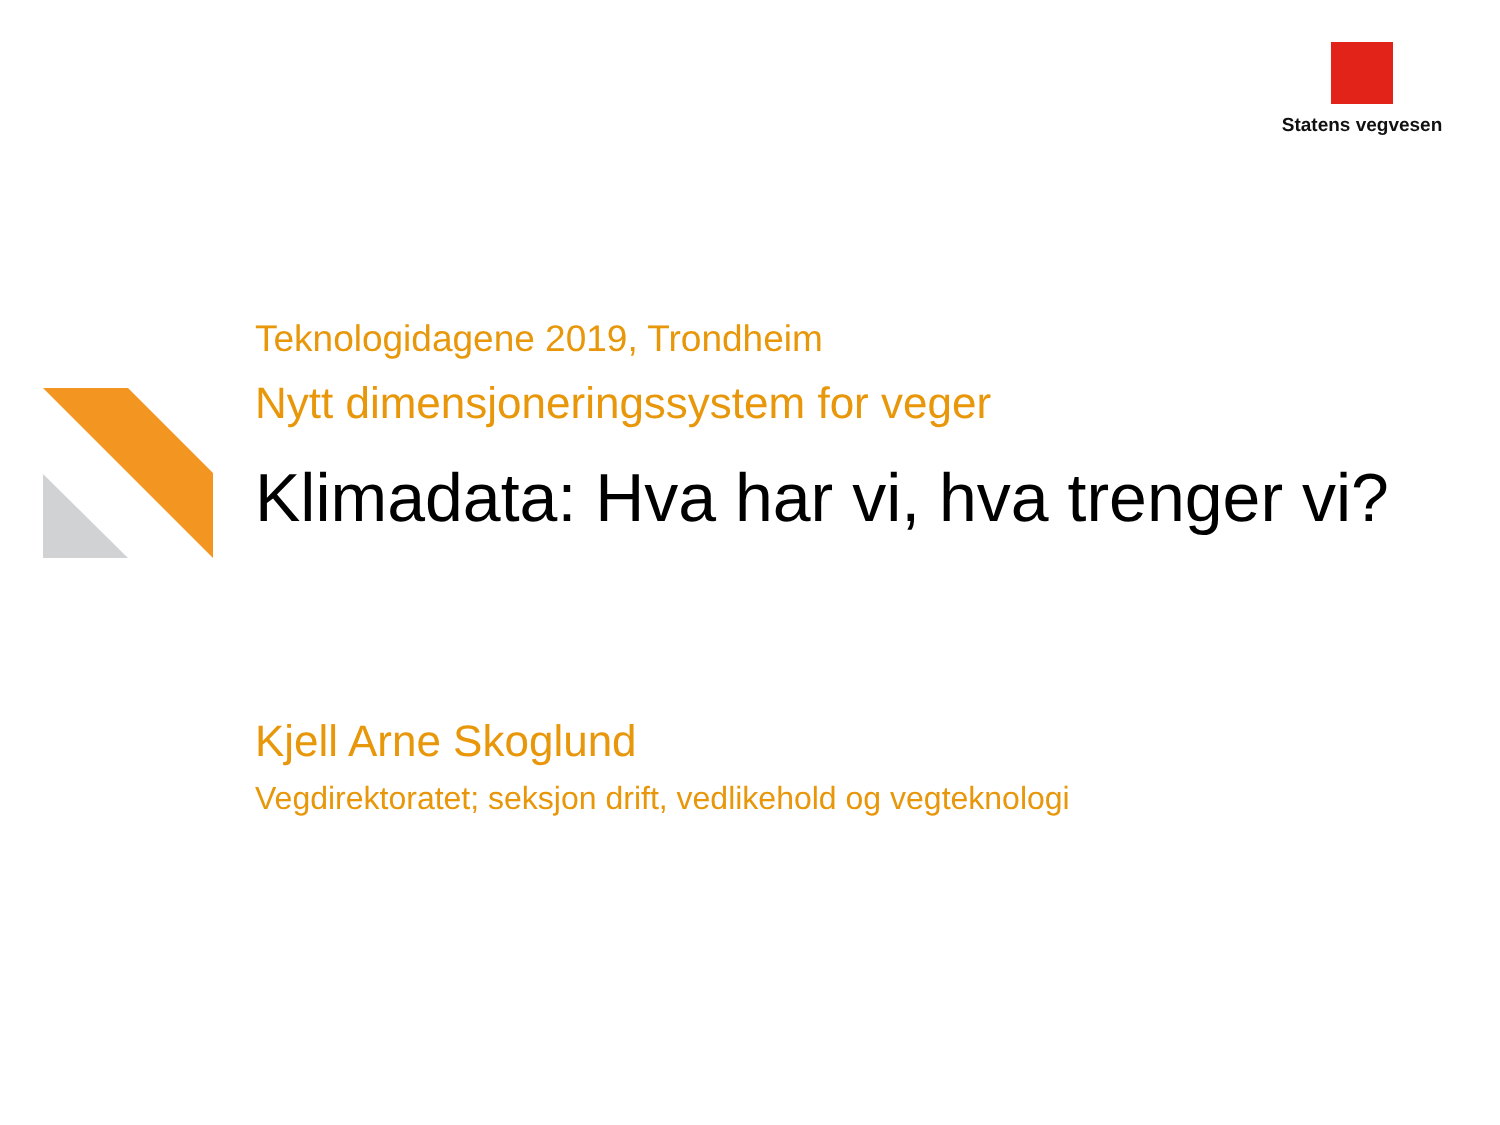Statens vegvesen
Teknologidagene 2019, Trondheim
Nytt dimensjoneringssystem for veger
Klimadata: Hva har vi, hva trenger vi?
Kjell Arne Skoglund
Vegdirektoratet; seksjon drift, vedlikehold og vegteknologi